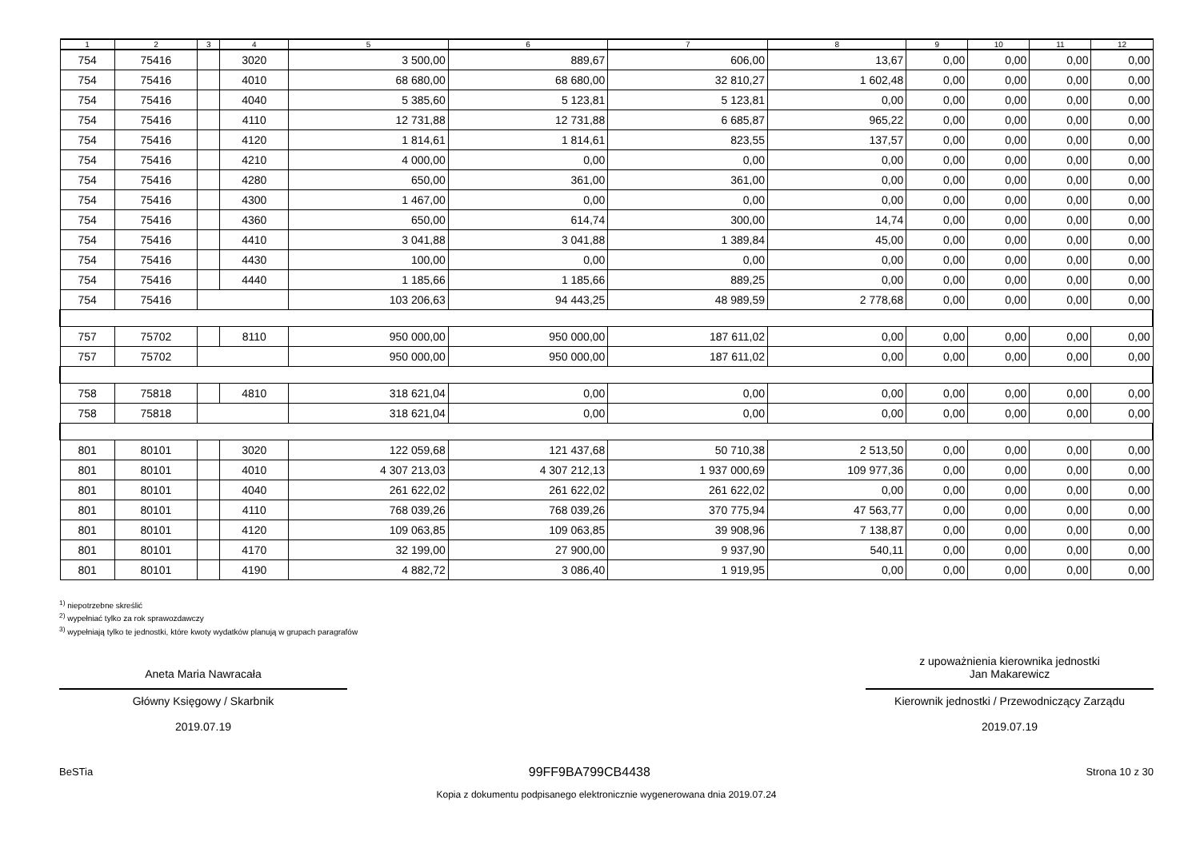| 1 | 2 | 3 | 4 | 5 | 6 | 7 | 8 | 9 | 10 | 11 | 12 |
| --- | --- | --- | --- | --- | --- | --- | --- | --- | --- | --- | --- |
| 754 | 75416 | | 3020 | 3 500,00 | 889,67 | 606,00 | 13,67 | 0,00 | 0,00 | 0,00 | 0,00 |
| 754 | 75416 | | 4010 | 68 680,00 | 68 680,00 | 32 810,27 | 1 602,48 | 0,00 | 0,00 | 0,00 | 0,00 |
| 754 | 75416 | | 4040 | 5 385,60 | 5 123,81 | 5 123,81 | 0,00 | 0,00 | 0,00 | 0,00 | 0,00 |
| 754 | 75416 | | 4110 | 12 731,88 | 12 731,88 | 6 685,87 | 965,22 | 0,00 | 0,00 | 0,00 | 0,00 |
| 754 | 75416 | | 4120 | 1 814,61 | 1 814,61 | 823,55 | 137,57 | 0,00 | 0,00 | 0,00 | 0,00 |
| 754 | 75416 | | 4210 | 4 000,00 | 0,00 | 0,00 | 0,00 | 0,00 | 0,00 | 0,00 | 0,00 |
| 754 | 75416 | | 4280 | 650,00 | 361,00 | 361,00 | 0,00 | 0,00 | 0,00 | 0,00 | 0,00 |
| 754 | 75416 | | 4300 | 1 467,00 | 0,00 | 0,00 | 0,00 | 0,00 | 0,00 | 0,00 | 0,00 |
| 754 | 75416 | | 4360 | 650,00 | 614,74 | 300,00 | 14,74 | 0,00 | 0,00 | 0,00 | 0,00 |
| 754 | 75416 | | 4410 | 3 041,88 | 3 041,88 | 1 389,84 | 45,00 | 0,00 | 0,00 | 0,00 | 0,00 |
| 754 | 75416 | | 4430 | 100,00 | 0,00 | 0,00 | 0,00 | 0,00 | 0,00 | 0,00 | 0,00 |
| 754 | 75416 | | 4440 | 1 185,66 | 1 185,66 | 889,25 | 0,00 | 0,00 | 0,00 | 0,00 | 0,00 |
| 754 | 75416 | | | 103 206,63 | 94 443,25 | 48 989,59 | 2 778,68 | 0,00 | 0,00 | 0,00 | 0,00 |
| 757 | 75702 | | 8110 | 950 000,00 | 950 000,00 | 187 611,02 | 0,00 | 0,00 | 0,00 | 0,00 | 0,00 |
| 757 | 75702 | | | 950 000,00 | 950 000,00 | 187 611,02 | 0,00 | 0,00 | 0,00 | 0,00 | 0,00 |
| 758 | 75818 | | 4810 | 318 621,04 | 0,00 | 0,00 | 0,00 | 0,00 | 0,00 | 0,00 | 0,00 |
| 758 | 75818 | | | 318 621,04 | 0,00 | 0,00 | 0,00 | 0,00 | 0,00 | 0,00 | 0,00 |
| 801 | 80101 | | 3020 | 122 059,68 | 121 437,68 | 50 710,38 | 2 513,50 | 0,00 | 0,00 | 0,00 | 0,00 |
| 801 | 80101 | | 4010 | 4 307 213,03 | 4 307 212,13 | 1 937 000,69 | 109 977,36 | 0,00 | 0,00 | 0,00 | 0,00 |
| 801 | 80101 | | 4040 | 261 622,02 | 261 622,02 | 261 622,02 | 0,00 | 0,00 | 0,00 | 0,00 | 0,00 |
| 801 | 80101 | | 4110 | 768 039,26 | 768 039,26 | 370 775,94 | 47 563,77 | 0,00 | 0,00 | 0,00 | 0,00 |
| 801 | 80101 | | 4120 | 109 063,85 | 109 063,85 | 39 908,96 | 7 138,87 | 0,00 | 0,00 | 0,00 | 0,00 |
| 801 | 80101 | | 4170 | 32 199,00 | 27 900,00 | 9 937,90 | 540,11 | 0,00 | 0,00 | 0,00 | 0,00 |
| 801 | 80101 | | 4190 | 4 882,72 | 3 086,40 | 1 919,95 | 0,00 | 0,00 | 0,00 | 0,00 | 0,00 |
<sup>1)</sup> niepotrzebne skreślić
<sup>2)</sup> wypełniać tylko za rok sprawozdawczy
<sup>3)</sup> wypełniają tylko te jednostki, które kwoty wydatków planują w grupach paragrafów
Aneta Maria Nawracała
Główny Księgowy / Skarbnik
2019.07.19
z upoważnienia kierownika jednostki
Jan Makarewicz
Kierownik jednostki / Przewodniczący Zarządu
2019.07.19
BeSTia 99FF9BA799CB4438 Strona 10 z 30
Kopia z dokumentu podpisanego elektronicznie wygenerowana dnia 2019.07.24